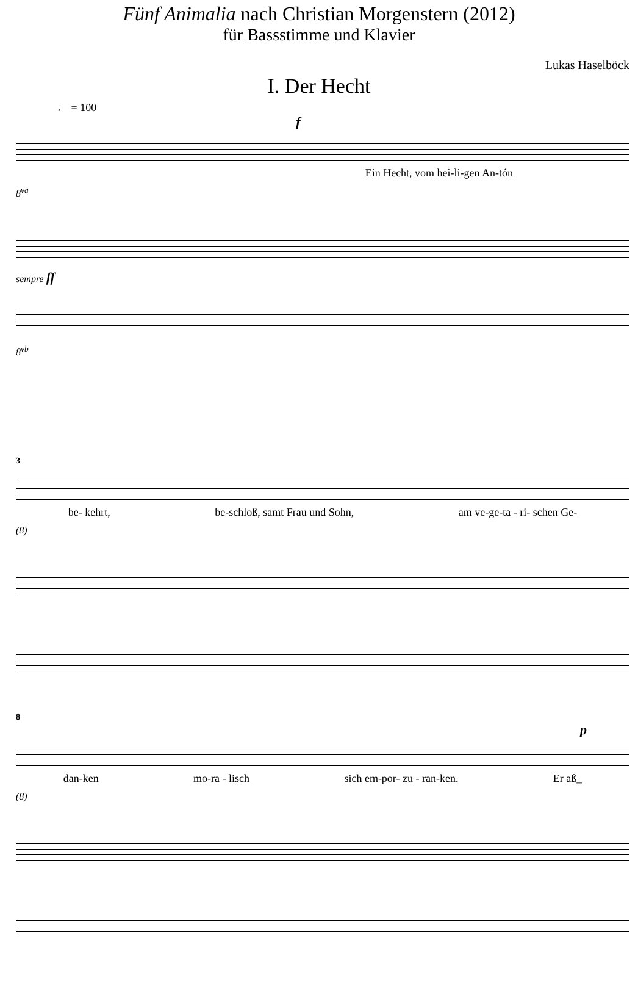Fünf Animalia nach Christian Morgenstern (2012)
für Bassstimme und Klavier
Lukas Haselböck
I. Der Hecht
♩ = 100
f
Ein Hecht, vom hei-li-gen An-tón
8<sup>va</sup>
sempre ff
8<sup>vb</sup>
3
be- kehrt, be-schloß, samt Frau und Sohn, am ve-ge-ta - ri- schen Ge-
(8)
8
p
dan-ken mo-ra - lisch sich em-por- zu - ran-ken. Er aß_
(8)